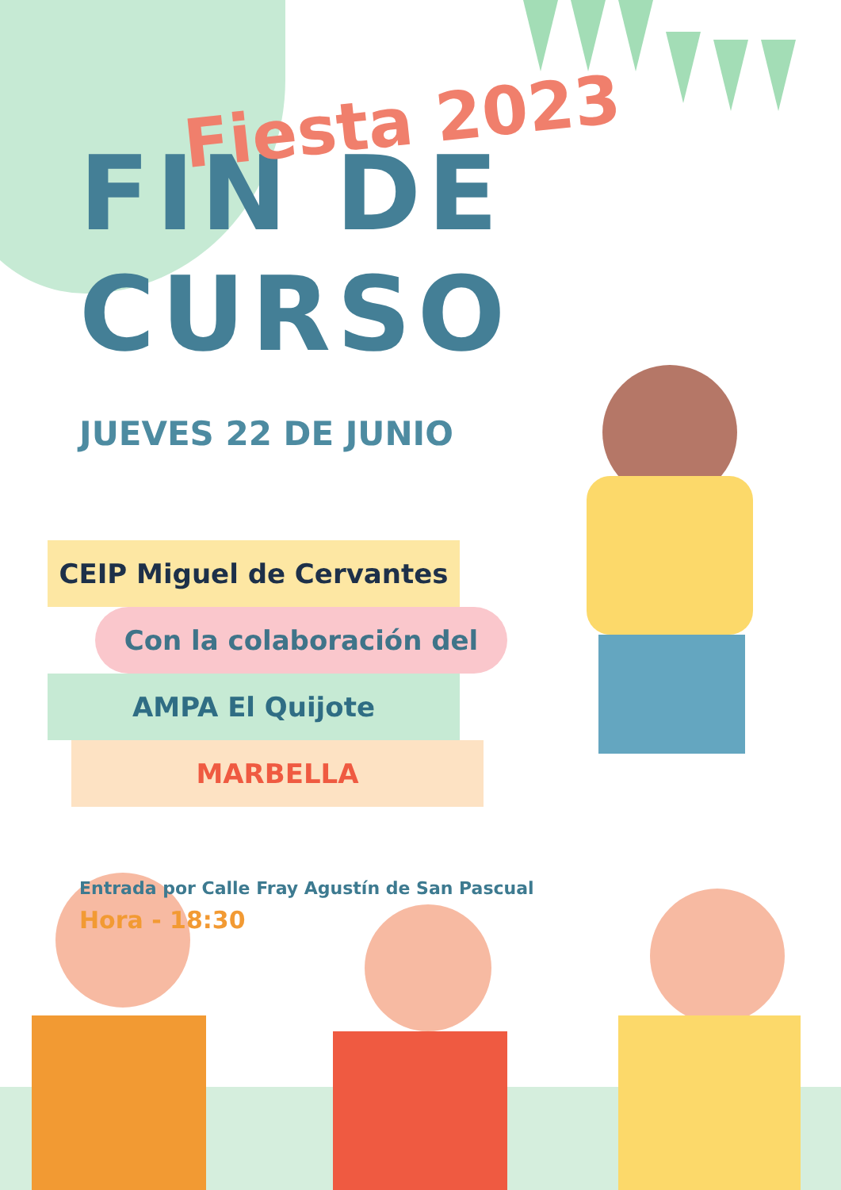Fiesta 2023
FIN DE CURSO
JUEVES 22 DE JUNIO
CEIP Miguel de Cervantes
Con la colaboración del
AMPA El Quijote
MARBELLA
Entrada por Calle Fray Agustín de San Pascual
Hora - 18:30